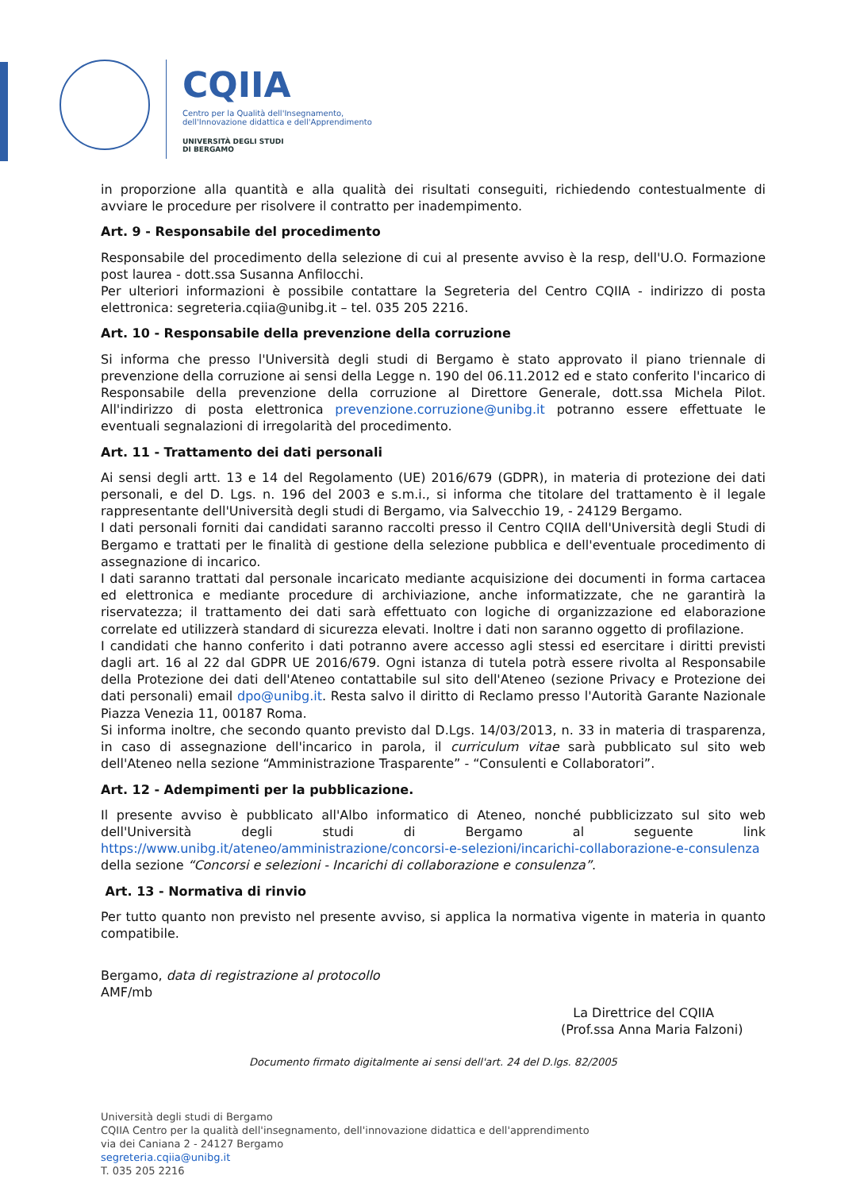CQIIA
Centro per la Qualità dell'Insegnamento,
dell'Innovazione didattica e dell'Apprendimento
UNIVERSITÀ DEGLI STUDI
DI BERGAMO
in proporzione alla quantità e alla qualità dei risultati conseguiti, richiedendo contestualmente di avviare le procedure per risolvere il contratto per inadempimento.
Art. 9 - Responsabile del procedimento
Responsabile del procedimento della selezione di cui al presente avviso è la resp, dell'U.O. Formazione post laurea - dott.ssa Susanna Anfilocchi.
Per ulteriori informazioni è possibile contattare la Segreteria del Centro CQIIA - indirizzo di posta elettronica: segreteria.cqiia@unibg.it – tel. 035 205 2216.
Art. 10 - Responsabile della prevenzione della corruzione
Si informa che presso l'Università degli studi di Bergamo è stato approvato il piano triennale di prevenzione della corruzione ai sensi della Legge n. 190 del 06.11.2012 ed e stato conferito l'incarico di Responsabile della prevenzione della corruzione al Direttore Generale, dott.ssa Michela Pilot. All'indirizzo di posta elettronica prevenzione.corruzione@unibg.it potranno essere effettuate le eventuali segnalazioni di irregolarità del procedimento.
Art. 11 - Trattamento dei dati personali
Ai sensi degli artt. 13 e 14 del Regolamento (UE) 2016/679 (GDPR), in materia di protezione dei dati personali, e del D. Lgs. n. 196 del 2003 e s.m.i., si informa che titolare del trattamento è il legale rappresentante dell'Università degli studi di Bergamo, via Salvecchio 19, - 24129 Bergamo.
I dati personali forniti dai candidati saranno raccolti presso il Centro CQIIA dell'Università degli Studi di Bergamo e trattati per le finalità di gestione della selezione pubblica e dell'eventuale procedimento di assegnazione di incarico.
I dati saranno trattati dal personale incaricato mediante acquisizione dei documenti in forma cartacea ed elettronica e mediante procedure di archiviazione, anche informatizzate, che ne garantirà la riservatezza; il trattamento dei dati sarà effettuato con logiche di organizzazione ed elaborazione correlate ed utilizzerà standard di sicurezza elevati. Inoltre i dati non saranno oggetto di profilazione.
I candidati che hanno conferito i dati potranno avere accesso agli stessi ed esercitare i diritti previsti dagli art. 16 al 22 dal GDPR UE 2016/679. Ogni istanza di tutela potrà essere rivolta al Responsabile della Protezione dei dati dell'Ateneo contattabile sul sito dell'Ateneo (sezione Privacy e Protezione dei dati personali) email dpo@unibg.it. Resta salvo il diritto di Reclamo presso l'Autorità Garante Nazionale Piazza Venezia 11, 00187 Roma.
Si informa inoltre, che secondo quanto previsto dal D.Lgs. 14/03/2013, n. 33 in materia di trasparenza, in caso di assegnazione dell'incarico in parola, il curriculum vitae sarà pubblicato sul sito web dell'Ateneo nella sezione “Amministrazione Trasparente” - “Consulenti e Collaboratori”.
Art. 12 - Adempimenti per la pubblicazione.
Il presente avviso è pubblicato all'Albo informatico di Ateneo, nonché pubblicizzato sul sito web dell'Università degli studi di Bergamo al seguente link https://www.unibg.it/ateneo/amministrazione/concorsi-e-selezioni/incarichi-collaborazione-e-consulenza della sezione “Concorsi e selezioni - Incarichi di collaborazione e consulenza”.
Art. 13 - Normativa di rinvio
Per tutto quanto non previsto nel presente avviso, si applica la normativa vigente in materia in quanto compatibile.
Bergamo, data di registrazione al protocollo
AMF/mb
La Direttrice del CQIIA
(Prof.ssa Anna Maria Falzoni)
Documento firmato digitalmente ai sensi dell'art. 24 del D.lgs. 82/2005
Università degli studi di Bergamo
CQIIA Centro per la qualità dell'insegnamento, dell'innovazione didattica e dell'apprendimento
via dei Caniana 2 - 24127 Bergamo
segreteria.cqiia@unibg.it
T. 035 205 2216